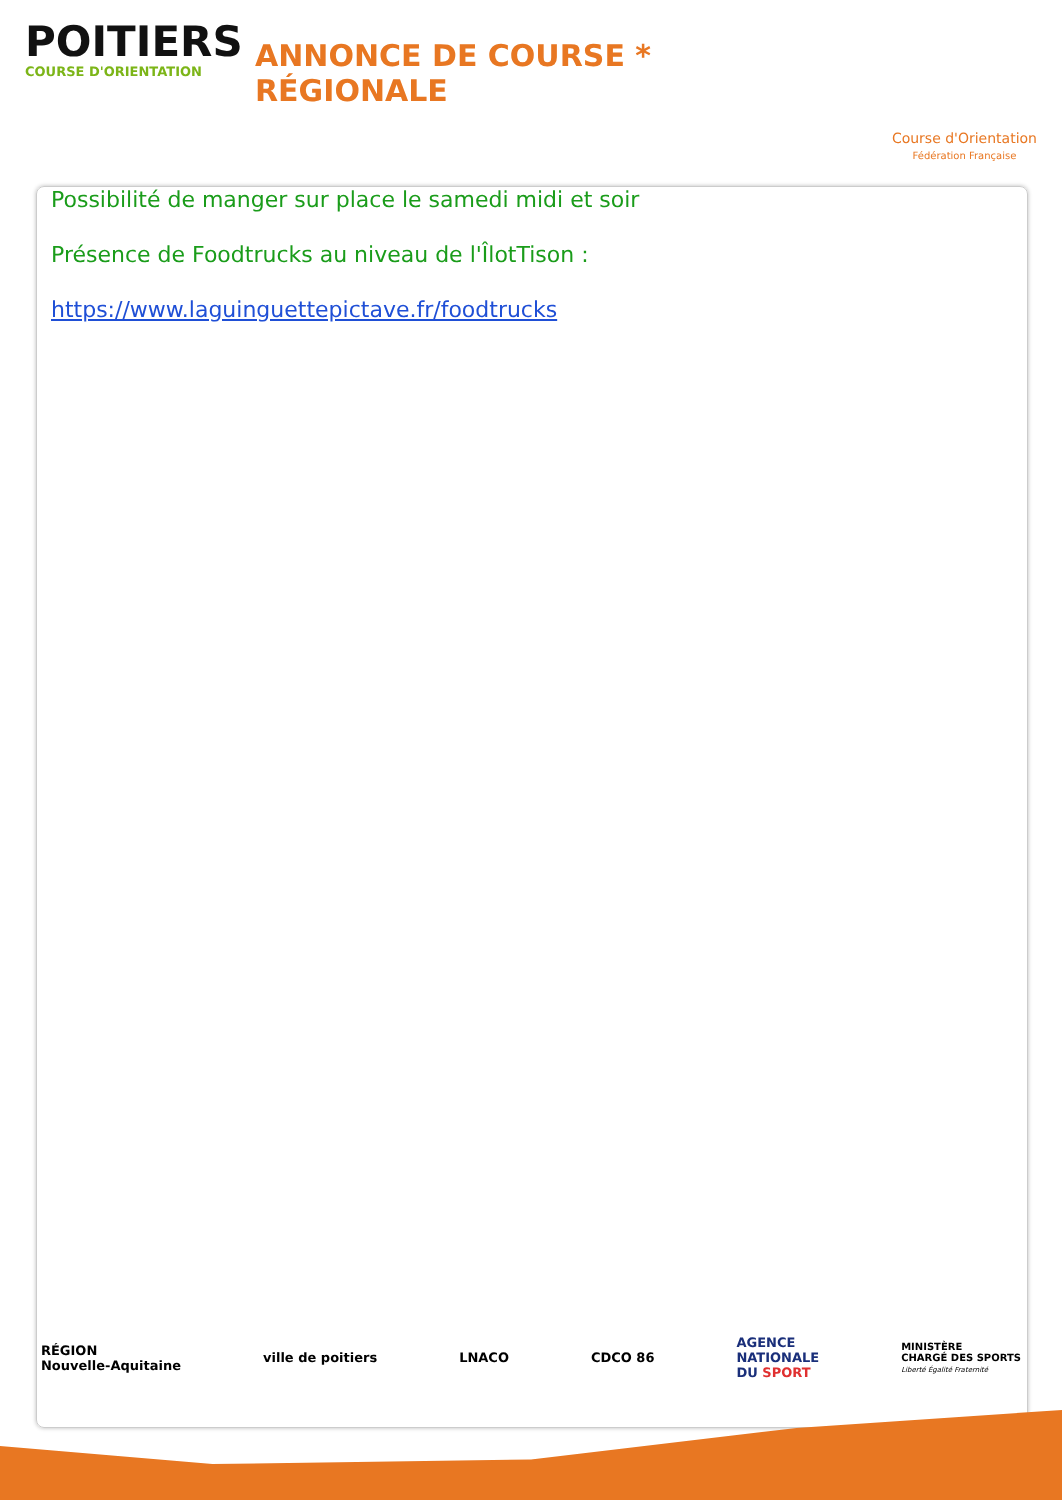POITIERS
COURSE D'ORIENTATION
ANNONCE DE COURSE * RÉGIONALE
Course d'Orientation
Fédération Française
Possibilité de manger sur place le samedi midi et soir
Présence de Foodtrucks au niveau de l'ÎlotTison :
https://www.laguinguettepictave.fr/foodtrucks
RÉGION
Nouvelle-Aquitaine
ville de poitiers LNACO CDCO 86
AGENCE
NATIONALE
DU SPORT
MINISTÈRE
CHARGÉ DES SPORTS
Liberté Égalité Fraternité